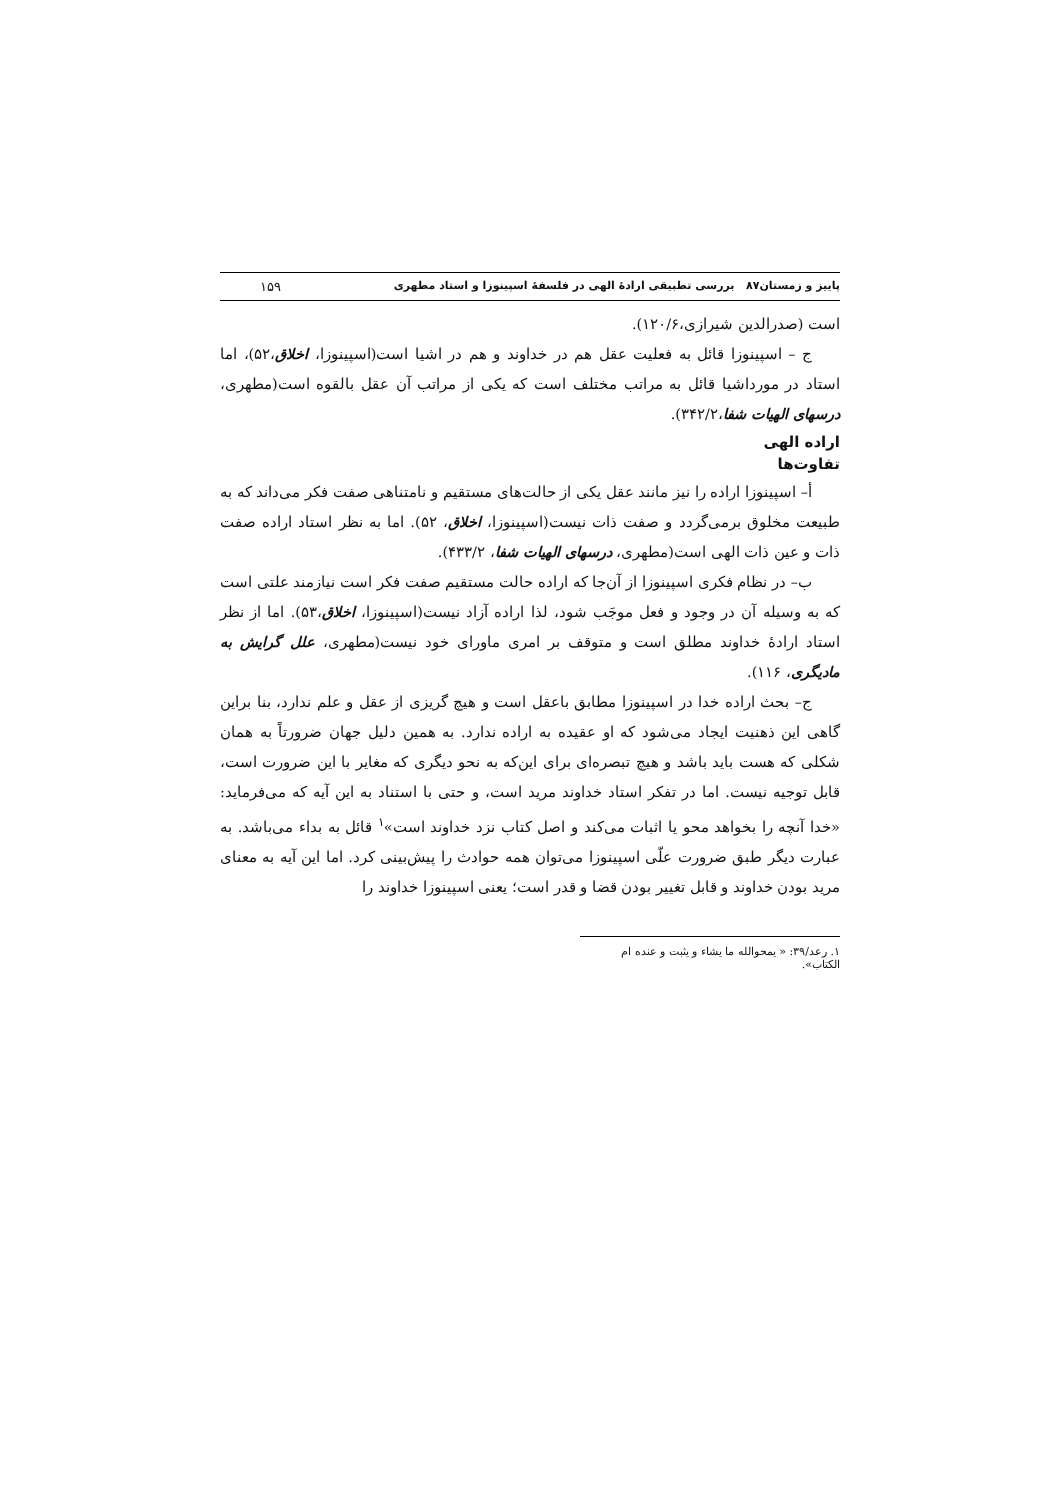پاییز و زمستان۸۷ بررسی تطبیقی ارادهٔ الهی در فلسفهٔ اسپینوزا و استاد مطهری ۱۵۹
است (صدرالدین شیرازی،۱۲۰/۶).
ج – اسپینوزا قائل به فعلیت عقل هم در خداوند و هم در اشیا است(اسپینوزا، اخلاق،۵۲)، اما استاد در مورداشیا قائل به مراتب مختلف است که یکی از مراتب آن عقل بالقوه است(مطهری، درسهای الهیات شفا،۳۴۲/۲).
اراده الهی
تفاوت‌ها
أ– اسپینوزا اراده را نیز مانند عقل یکی از حالت‌های مستقیم و نامتناهی صفت فکر می‌داند که به طبیعت مخلوق برمی‌گردد و صفت ذات نیست(اسپینوزا، اخلاق، ۵۲). اما به نظر استاد اراده صفت ذات و عین ذات الهی است(مطهری، درسهای الهیات شفا، ۴۳۳/۲).
ب– در نظام فکری اسپینوزا از آن‌جا که اراده حالت مستقیم صفت فکر است نیازمند علتی است که به وسیله آن در وجود و فعل موجَب شود، لذا اراده آزاد نیست(اسپینوزا، اخلاق،۵۳). اما از نظر استاد ارادهٔ خداوند مطلق است و متوقف بر امری ماورای خود نیست(مطهری، علل گرایش به مادیگری، ۱۱۶).
ج– بحث اراده خدا در اسپینوزا مطابق باعقل است و هیچ گریزی از عقل و علم ندارد، بنا براین گاهی این ذهنیت ایجاد می‌شود که او عقیده به اراده ندارد. به همین دلیل جهان ضرورتاً به همان شکلی که هست باید باشد و هیچ تبصره‌ای برای این‌که به نحو دیگری که مغایر با این ضرورت است، قابل توجیه نیست. اما در تفکر استاد خداوند مرید است، و حتی با استناد به این آیه که می‌فرماید: «خدا آنچه را بخواهد محو یا اثبات می‌کند و اصل کتاب نزد خداوند است»<sup>۱</sup> قائل به بداء می‌باشد. به عبارت دیگر طبق ضرورت علّی اسپینوزا می‌توان همه حوادث را پیش‌بینی کرد. اما این آیه به معنای مرید بودن خداوند و قابل تغییر بودن قضا و قدر است؛ یعنی اسپینوزا خداوند را
۱. رعد/۳۹: « یمحوالله ما یشاء و یثبت و عنده ام الکتاب».